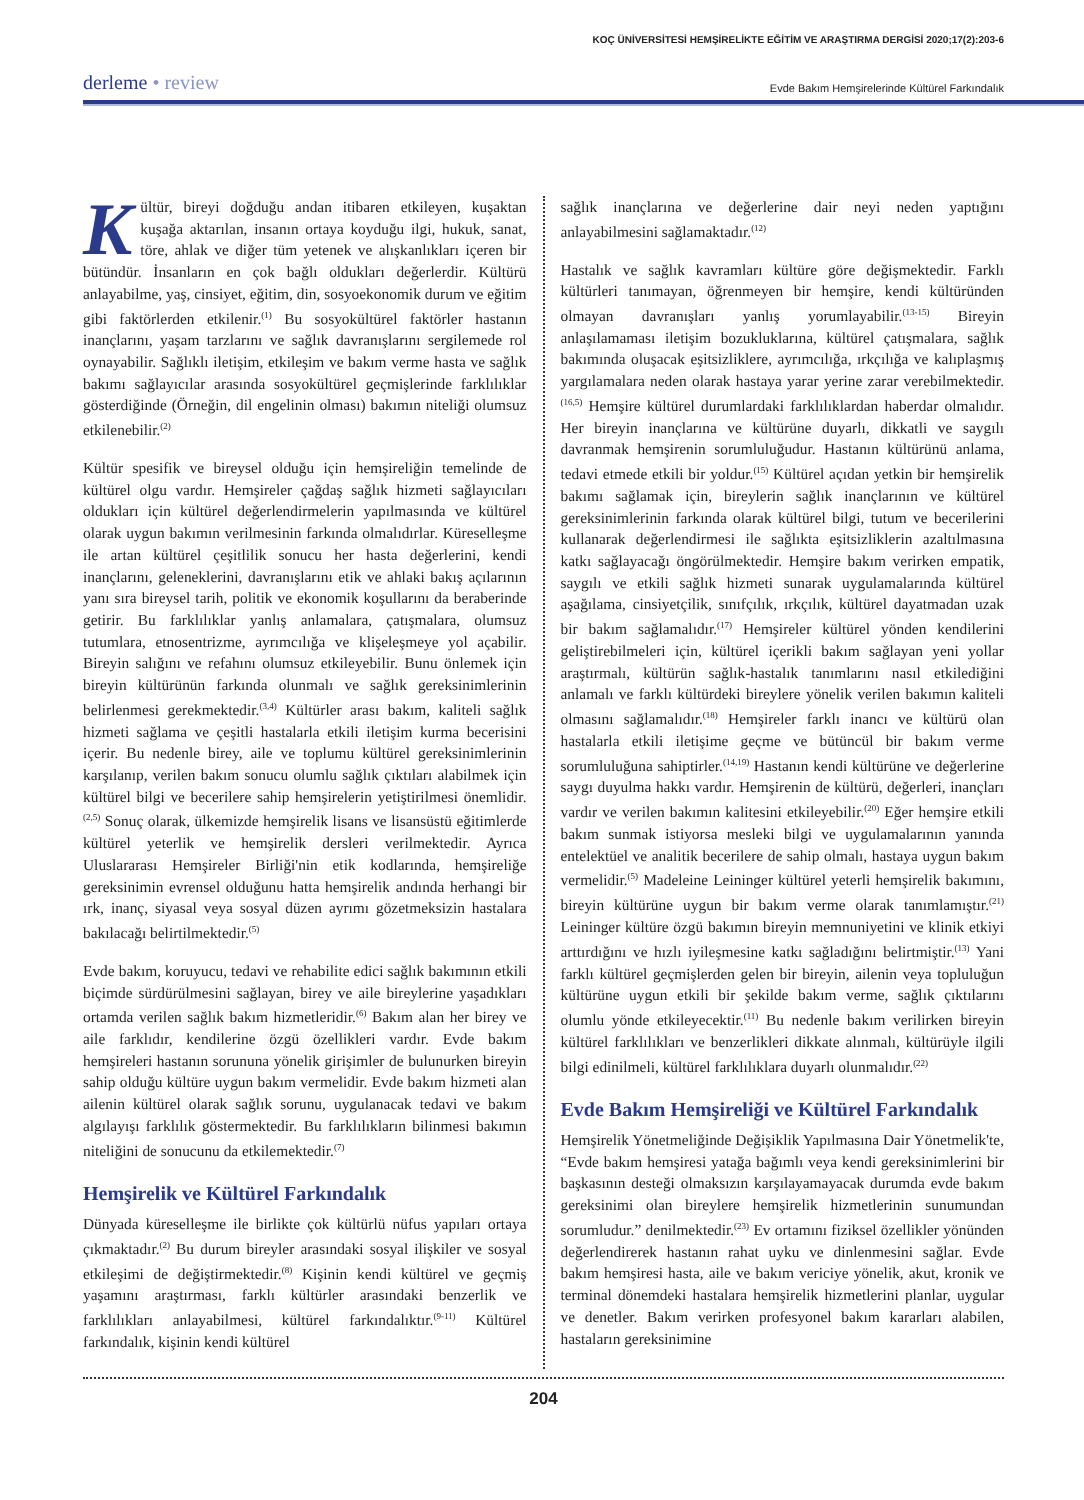KOÇ ÜNİVERSİTESİ HEMŞİRELİKTE EĞİTİM VE ARAŞTIRMA DERGİSİ 2020;17(2):203-6
derleme • review
Evde Bakım Hemşirelerinde Kültürel Farkındalık
Kültür, bireyi doğduğu andan itibaren etkileyen, kuşaktan kuşağa aktarılan, insanın ortaya koyduğu ilgi, hukuk, sanat, töre, ahlak ve diğer tüm yetenek ve alışkanlıkları içeren bir bütündür. İnsanların en çok bağlı oldukları değerlerdir. Kültürü anlayabilme, yaş, cinsiyet, eğitim, din, sosyoekonomik durum ve eğitim gibi faktörlerden etkilenir.<sup>(1)</sup> Bu sosyokültürel faktörler hastanın inançlarını, yaşam tarzlarını ve sağlık davranışlarını sergilemede rol oynayabilir. Sağlıklı iletişim, etkileşim ve bakım verme hasta ve sağlık bakımı sağlayıcılar arasında sosyokültürel geçmişlerinde farklılıklar gösterdiğinde (Örneğin, dil engelinin olması) bakımın niteliği olumsuz etkilenebilir.<sup>(2)</sup>
Kültür spesifik ve bireysel olduğu için hemşireliğin temelinde de kültürel olgu vardır. Hemşireler çağdaş sağlık hizmeti sağlayıcıları oldukları için kültürel değerlendirmelerin yapılmasında ve kültürel olarak uygun bakımın verilmesinin farkında olmalıdırlar. Küreselleşme ile artan kültürel çeşitlilik sonucu her hasta değerlerini, kendi inançlarını, geleneklerini, davranışlarını etik ve ahlaki bakış açılarının yanı sıra bireysel tarih, politik ve ekonomik koşullarını da beraberinde getirir. Bu farklılıklar yanlış anlamalara, çatışmalara, olumsuz tutumlara, etnosentrizme, ayrımcılığa ve klişeleşmeye yol açabilir. Bireyin salığını ve refahını olumsuz etkileyebilir. Bunu önlemek için bireyin kültürünün farkında olunmalı ve sağlık gereksinimlerinin belirlenmesi gerekmektedir.<sup>(3,4)</sup> Kültürler arası bakım, kaliteli sağlık hizmeti sağlama ve çeşitli hastalarla etkili iletişim kurma becerisini içerir. Bu nedenle birey, aile ve toplumu kültürel gereksinimlerinin karşılanıp, verilen bakım sonucu olumlu sağlık çıktıları alabilmek için kültürel bilgi ve becerilere sahip hemşirelerin yetiştirilmesi önemlidir.<sup>(2,5)</sup> Sonuç olarak, ülkemizde hemşirelik lisans ve lisansüstü eğitimlerde kültürel yeterlik ve hemşirelik dersleri verilmektedir. Ayrıca Uluslararası Hemşireler Birliği'nin etik kodlarında, hemşireliğe gereksinimin evrensel olduğunu hatta hemşirelik andında herhangi bir ırk, inanç, siyasal veya sosyal düzen ayrımı gözetmeksizin hastalara bakılacağı belirtilmektedir.<sup>(5)</sup>
Evde bakım, koruyucu, tedavi ve rehabilite edici sağlık bakımının etkili biçimde sürdürülmesini sağlayan, birey ve aile bireylerine yaşadıkları ortamda verilen sağlık bakım hizmetleridir.<sup>(6)</sup> Bakım alan her birey ve aile farklıdır, kendilerine özgü özellikleri vardır. Evde bakım hemşireleri hastanın sorununa yönelik girişimler de bulunurken bireyin sahip olduğu kültüre uygun bakım vermelidir. Evde bakım hizmeti alan ailenin kültürel olarak sağlık sorunu, uygulanacak tedavi ve bakım algılayışı farklılık göstermektedir. Bu farklılıkların bilinmesi bakımın niteliğini de sonucunu da etkilemektedir.<sup>(7)</sup>
Hemşirelik ve Kültürel Farkındalık
Dünyada küreselleşme ile birlikte çok kültürlü nüfus yapıları ortaya çıkmaktadır.<sup>(2)</sup> Bu durum bireyler arasındaki sosyal ilişkiler ve sosyal etkileşimi de değiştirmektedir.<sup>(8)</sup> Kişinin kendi kültürel ve geçmiş yaşamını araştırması, farklı kültürler arasındaki benzerlik ve farklılıkları anlayabilmesi, kültürel farkındalıktır.<sup>(9-11)</sup> Kültürel farkındalık, kişinin kendi kültürel
sağlık inançlarına ve değerlerine dair neyi neden yaptığını anlayabilmesini sağlamaktadır.<sup>(12)</sup>
Hastalık ve sağlık kavramları kültüre göre değişmektedir. Farklı kültürleri tanımayan, öğrenmeyen bir hemşire, kendi kültüründen olmayan davranışları yanlış yorumlayabilir.<sup>(13-15)</sup> Bireyin anlaşılamaması iletişim bozukluklarına, kültürel çatışmalara, sağlık bakımında oluşacak eşitsizliklere, ayrımcılığa, ırkçılığa ve kalıplaşmış yargılamalara neden olarak hastaya yarar yerine zarar verebilmektedir.<sup>(16,5)</sup> Hemşire kültürel durumlardaki farklılıklardan haberdar olmalıdır. Her bireyin inançlarına ve kültürüne duyarlı, dikkatli ve saygılı davranmak hemşirenin sorumluluğudur. Hastanın kültürünü anlama, tedavi etmede etkili bir yoldur.<sup>(15)</sup> Kültürel açıdan yetkin bir hemşirelik bakımı sağlamak için, bireylerin sağlık inançlarının ve kültürel gereksinimlerinin farkında olarak kültürel bilgi, tutum ve becerilerini kullanarak değerlendirmesi ile sağlıkta eşitsizliklerin azaltılmasına katkı sağlayacağı öngörülmektedir. Hemşire bakım verirken empatik, saygılı ve etkili sağlık hizmeti sunarak uygulamalarında kültürel aşağılama, cinsiyetçilik, sınıfçılık, ırkçılık, kültürel dayatmadan uzak bir bakım sağlamalıdır.<sup>(17)</sup> Hemşireler kültürel yönden kendilerini geliştirebilmeleri için, kültürel içerikli bakım sağlayan yeni yollar araştırmalı, kültürün sağlık-hastalık tanımlarını nasıl etkilediğini anlamalı ve farklı kültürdeki bireylere yönelik verilen bakımın kaliteli olmasını sağlamalıdır.<sup>(18)</sup> Hemşireler farklı inancı ve kültürü olan hastalarla etkili iletişime geçme ve bütüncül bir bakım verme sorumluluğuna sahiptirler.<sup>(14,19)</sup> Hastanın kendi kültürüne ve değerlerine saygı duyulma hakkı vardır. Hemşirenin de kültürü, değerleri, inançları vardır ve verilen bakımın kalitesini etkileyebilir.<sup>(20)</sup> Eğer hemşire etkili bakım sunmak istiyorsa mesleki bilgi ve uygulamalarının yanında entelektüel ve analitik becerilere de sahip olmalı, hastaya uygun bakım vermelidir.<sup>(5)</sup> Madeleine Leininger kültürel yeterli hemşirelik bakımını, bireyin kültürüne uygun bir bakım verme olarak tanımlamıştır.<sup>(21)</sup> Leininger kültüre özgü bakımın bireyin memnuniyetini ve klinik etkiyi arttırdığını ve hızlı iyileşmesine katkı sağladığını belirtmiştir.<sup>(13)</sup> Yani farklı kültürel geçmişlerden gelen bir bireyin, ailenin veya topluluğun kültürüne uygun etkili bir şekilde bakım verme, sağlık çıktılarını olumlu yönde etkileyecektir.<sup>(11)</sup> Bu nedenle bakım verilirken bireyin kültürel farklılıkları ve benzerlikleri dikkate alınmalı, kültürüyle ilgili bilgi edinilmeli, kültürel farklılıklara duyarlı olunmalıdır.<sup>(22)</sup>
Evde Bakım Hemşireliği ve Kültürel Farkındalık
Hemşirelik Yönetmeliğinde Değişiklik Yapılmasına Dair Yönetmelik'te, “Evde bakım hemşiresi yatağa bağımlı veya kendi gereksinimlerini bir başkasının desteği olmaksızın karşılayamayacak durumda evde bakım gereksinimi olan bireylere hemşirelik hizmetlerinin sunumundan sorumludur.” denilmektedir.<sup>(23)</sup> Ev ortamını fiziksel özellikler yönünden değerlendirerek hastanın rahat uyku ve dinlenmesini sağlar. Evde bakım hemşiresi hasta, aile ve bakım vericiye yönelik, akut, kronik ve terminal dönemdeki hastalara hemşirelik hizmetlerini planlar, uygular ve denetler. Bakım verirken profesyonel bakım kararları alabilen, hastaların gereksinimine
204